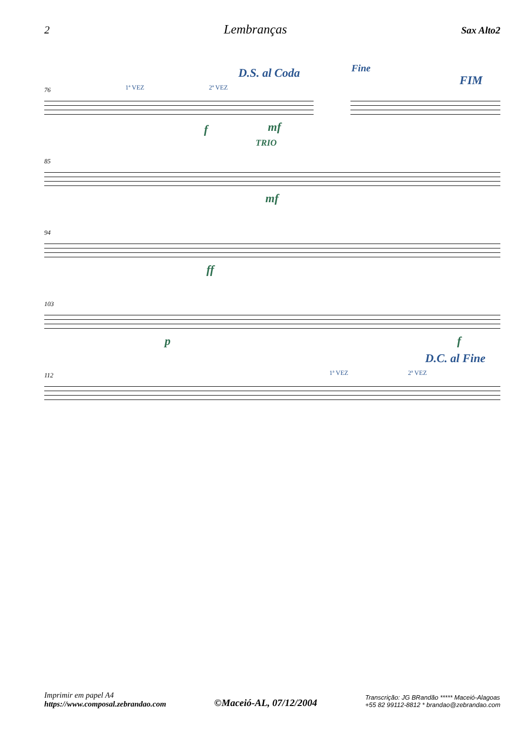2 Lembranças Sax Alto2
76 1ª VEZ 2ª VEZ
D.S. al Coda Fine
FIM
f mf
85
TRIO
mf
94
ff
103
p f
D.C. al Fine
112 1ª VEZ 2ª VEZ
Imprimir em papel A4
https://www.composal.zebrandao.com
©Maceió-AL, 07/12/2004
Transcrição: JG BRandão ***** Maceió-Alagoas
+55 82 99112-8812 * brandao@zebrandao.com